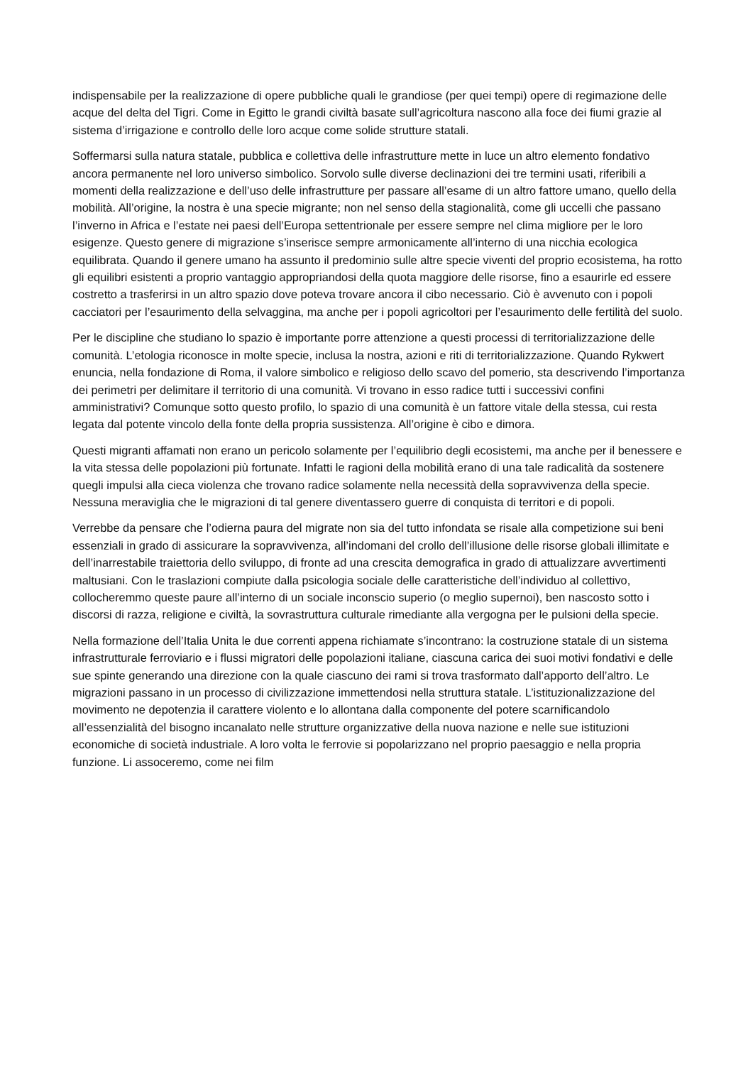indispensabile per la realizzazione di opere pubbliche quali le grandiose (per quei tempi) opere di regimazione delle acque del delta del Tigri. Come in Egitto le grandi civiltà basate sull’agricoltura nascono alla foce dei fiumi grazie al sistema d’irrigazione e controllo delle loro acque come solide strutture statali.
Soffermarsi sulla natura statale, pubblica e collettiva delle infrastrutture mette in luce un altro elemento fondativo ancora permanente nel loro universo simbolico. Sorvolo sulle diverse declinazioni dei tre termini usati, riferibili a momenti della realizzazione e dell’uso delle infrastrutture per passare all’esame di un altro fattore umano, quello della mobilità. All’origine, la nostra è una specie migrante; non nel senso della stagionalità, come gli uccelli che passano l’inverno in Africa e l’estate nei paesi dell’Europa settentrionale per essere sempre nel clima migliore per le loro esigenze. Questo genere di migrazione s’inserisce sempre armonicamente all’interno di una nicchia ecologica equilibrata. Quando il genere umano ha assunto il predominio sulle altre specie viventi del proprio ecosistema, ha rotto gli equilibri esistenti a proprio vantaggio appropriandosi della quota maggiore delle risorse, fino a esaurirle ed essere costretto a trasferirsi in un altro spazio dove poteva trovare ancora il cibo necessario. Ciò è avvenuto con i popoli cacciatori per l’esaurimento della selvaggina, ma anche per i popoli agricoltori per l’esaurimento delle fertilità del suolo.
Per le discipline che studiano lo spazio è importante porre attenzione a questi processi di territorializzazione delle comunità. L’etologia riconosce in molte specie, inclusa la nostra, azioni e riti di territorializzazione. Quando Rykwert enuncia, nella fondazione di Roma, il valore simbolico e religioso dello scavo del pomerio, sta descrivendo l’importanza dei perimetri per delimitare il territorio di una comunità. Vi trovano in esso radice tutti i successivi confini amministrativi? Comunque sotto questo profilo, lo spazio di una comunità è un fattore vitale della stessa, cui resta legata dal potente vincolo della fonte della propria sussistenza. All’origine è cibo e dimora.
Questi migranti affamati non erano un pericolo solamente per l’equilibrio degli ecosistemi, ma anche per il benessere e la vita stessa delle popolazioni più fortunate. Infatti le ragioni della mobilità erano di una tale radicalità da sostenere quegli impulsi alla cieca violenza che trovano radice solamente nella necessità della sopravvivenza della specie. Nessuna meraviglia che le migrazioni di tal genere diventassero guerre di conquista di territori e di popoli.
Verrebbe da pensare che l’odierna paura del migrate non sia del tutto infondata se risale alla competizione sui beni essenziali in grado di assicurare la sopravvivenza, all’indomani del crollo dell’illusione delle risorse globali illimitate e dell’inarrestabile traiettoria dello sviluppo, di fronte ad una crescita demografica in grado di attualizzare avvertimenti maltusiani. Con le traslazioni compiute dalla psicologia sociale delle caratteristiche dell’individuo al collettivo, collocheremmo queste paure all’interno di un sociale inconscio superio (o meglio supernoi), ben nascosto sotto i discorsi di razza, religione e civiltà, la sovrastruttura culturale rimediante alla vergogna per le pulsioni della specie.
Nella formazione dell’Italia Unita le due correnti appena richiamate s’incontrano: la costruzione statale di un sistema infrastrutturale ferroviario e i flussi migratori delle popolazioni italiane, ciascuna carica dei suoi motivi fondativi e delle sue spinte generando una direzione con la quale ciascuno dei rami si trova trasformato dall’apporto dell’altro. Le migrazioni passano in un processo di civilizzazione immettendosi nella struttura statale. L’istituzionalizzazione del movimento ne depotenzia il carattere violento e lo allontana dalla componente del potere scarnificandolo all’essenzialità del bisogno incanalato nelle strutture organizzative della nuova nazione e nelle sue istituzioni economiche di società industriale. A loro volta le ferrovie si popolarizzano nel proprio paesaggio e nella propria funzione. Li assoceremo, come nei film